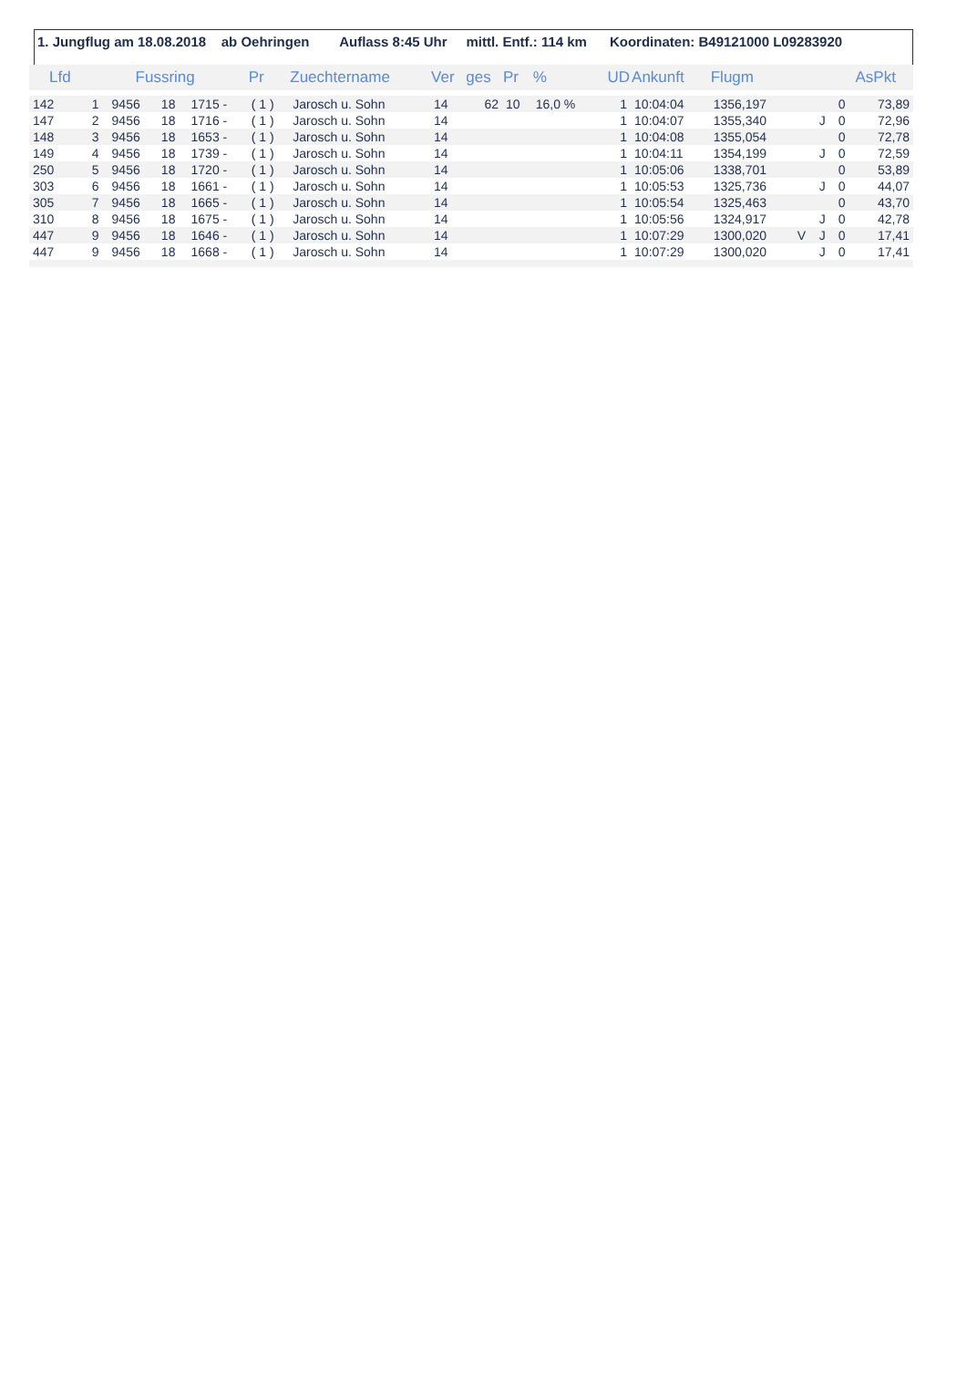1. Jungflug am 18.08.2018 ab Oehringen Auflass 8:45 Uhr mittl. Entf.: 114 km Koordinaten: B49121000 L09283920
| Lfd | | Fussring | | | Pr | Zuechtername | Ver | ges | Pr | % | UD | Ankunft | Flugm | | | | AsPkt |
| --- | --- | --- | --- | --- | --- | --- | --- | --- | --- | --- | --- | --- | --- | --- | --- | --- | --- |
| 142 | 1 | 9456 | 18 | 1715 - | ( 1 ) | Jarosch u. Sohn | 14 | 62 | 10 | 16,0 % | 1 | 10:04:04 | 1356,197 | | | 0 | 73,89 |
| 147 | 2 | 9456 | 18 | 1716 - | ( 1 ) | Jarosch u. Sohn | 14 | | | | 1 | 10:04:07 | 1355,340 | | J | 0 | 72,96 |
| 148 | 3 | 9456 | 18 | 1653 - | ( 1 ) | Jarosch u. Sohn | 14 | | | | 1 | 10:04:08 | 1355,054 | | | 0 | 72,78 |
| 149 | 4 | 9456 | 18 | 1739 - | ( 1 ) | Jarosch u. Sohn | 14 | | | | 1 | 10:04:11 | 1354,199 | | J | 0 | 72,59 |
| 250 | 5 | 9456 | 18 | 1720 - | ( 1 ) | Jarosch u. Sohn | 14 | | | | 1 | 10:05:06 | 1338,701 | | | 0 | 53,89 |
| 303 | 6 | 9456 | 18 | 1661 - | ( 1 ) | Jarosch u. Sohn | 14 | | | | 1 | 10:05:53 | 1325,736 | | J | 0 | 44,07 |
| 305 | 7 | 9456 | 18 | 1665 - | ( 1 ) | Jarosch u. Sohn | 14 | | | | 1 | 10:05:54 | 1325,463 | | | 0 | 43,70 |
| 310 | 8 | 9456 | 18 | 1675 - | ( 1 ) | Jarosch u. Sohn | 14 | | | | 1 | 10:05:56 | 1324,917 | | J | 0 | 42,78 |
| 447 | 9 | 9456 | 18 | 1646 - | ( 1 ) | Jarosch u. Sohn | 14 | | | | 1 | 10:07:29 | 1300,020 | V | J | 0 | 17,41 |
| 447 | 9 | 9456 | 18 | 1668 - | ( 1 ) | Jarosch u. Sohn | 14 | | | | 1 | 10:07:29 | 1300,020 | | J | 0 | 17,41 |